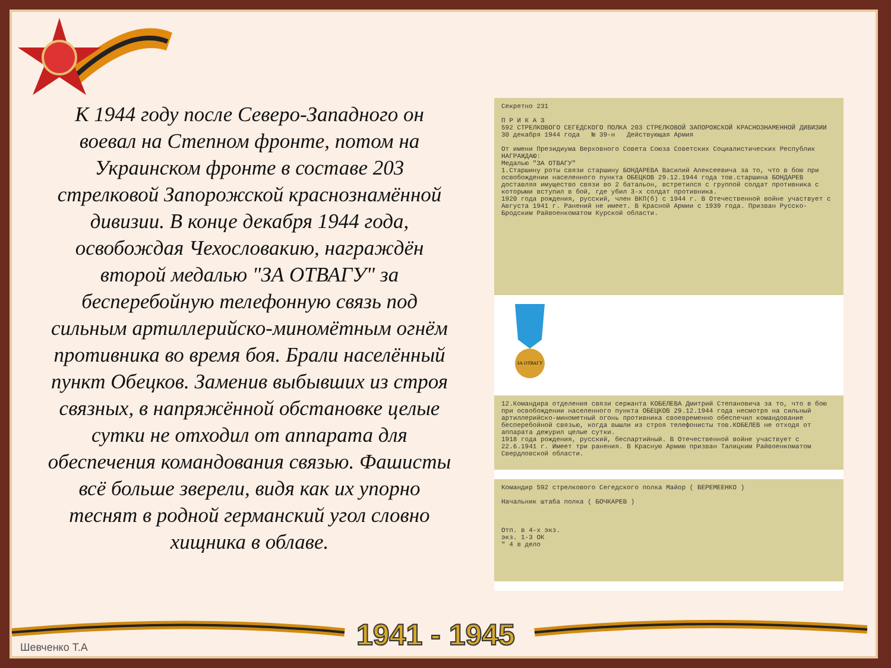К 1944 году после Северо-Западного он воевал на Степном фронте, потом на Украинском фронте в составе 203 стрелковой Запорожской краснознамённой дивизии. В конце декабря 1944 года, освобождая Чехословакию, награждён второй медалью "ЗА ОТВАГУ" за бесперебойную телефонную связь под сильным артиллерийско-миномётным огнём противника во время боя. Брали населённый пункт Обецков. Заменив выбывших из строя связных, в напряжённой обстановке целые сутки не отходил от аппарата для обеспечения командования связью. Фашисты всё больше зверели, видя как их упорно теснят в родной германский угол словно хищника в облаве.
Секретно 231
П Р И К А З
592 СТРЕЛКОВОГО СЕГЕДСКОГО ПОЛКА 203 СТРЕЛКОВОЙ ЗАПОРОЖСКОЙ КРАСНОЗНАМЕННОЙ ДИВИЗИИ
30 декабря 1944 года № 39-н Действующая Армия
От имени Президиума Верховного Совета Союза Советских Социалистических Республик НАГРАЖДАЮ:
Медалью "ЗА ОТВАГУ"
1.Старшину роты связи старшину БОНДАРЕВА Василий Алексеевича за то, что в бою при освобождении населенного пункта ОБЕЦКОВ 29.12.1944 года тов.старшина БОНДАРЕВ доставляя имущество связи во 2 батальон, встретился с группой солдат противника с которыми вступил в бой, где убил 3-х солдат противника.
1920 года рождения, русский, член ВКП(б) с 1944 г. В Отечественной войне участвует с Августа 1941 г. Ранений не имеет. В Красной Армии с 1939 года. Призван Русско-Бродским Райвоенкоматом Курской области.
ЗА ОТВАГУ
12.Командира отделения связи сержанта КОБЕЛЕВА Дмитрий Степановича за то, что в бою при освобождении населенного пункта ОБЕЦКОВ 29.12.1944 года несмотря на сильный артиллерийско-минометный огонь противника своевременно обеспечил командование бесперебойной связью, когда вышли из строя телефонисты тов.КОБЕЛЕВ не отходя от аппарата дежурил целые сутки.
1918 года рождения, русский, беспартийный. В Отечественной войне участвует с 22.6.1941 г. Имеет три ранения. В Красную Армию призван Талицким Райвоенкоматом Свердловской области.
Командир 592 стрелкового Сегедского полка Майор ( ВЕРЕМЕЕНКО )
Начальник штаба полка ( БОЧКАРЕВ )
Отп. в 4-х экз.
экз. 1-3 ОК
" 4 в дело
1941 - 1945
Шевченко Т.А